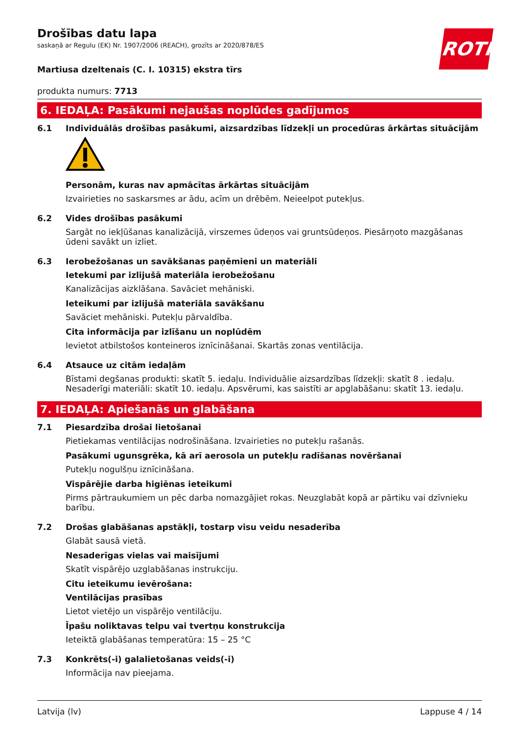ROTH
Drošības datu lapa
saskaņā ar Regulu (EK) Nr. 1907/2006 (REACH), grozīts ar 2020/878/ES
Martiusa dzeltenais (C. I. 10315) ekstra tīrs
produkta numurs: 7713
6. IEDAĻA: Pasākumi nejaušas noplūdes gadījumos
6.1 Individuālās drošības pasākumi, aizsardzības līdzekļi un procedūras ārkārtas situācijām
Personām, kuras nav apmācītas ārkārtas situācijām
Izvairieties no saskarsmes ar ādu, acīm un drēbēm. Neieelpot putekļus.
6.2 Vides drošības pasākumi
Sargāt no iekļūšanas kanalizācijā, virszemes ūdeņos vai gruntsūdeņos. Piesārņoto mazgāšanas ūdeni savākt un izliet.
6.3 Ierobežošanas un savākšanas paņēmieni un materiāli
Ietekumi par izlijušā materiāla ierobežošanu
Kanalizācijas aizklāšana. Savāciet mehāniski.
Ieteikumi par izlijušā materiāla savākšanu
Savāciet mehāniski. Putekļu pārvaldība.
Cita informācija par izlīšanu un noplūdēm
Ievietot atbilstošos konteineros iznīcināšanai. Skartās zonas ventilācija.
6.4 Atsauce uz citām iedaļām
Bīstami degšanas produkti: skatīt 5. iedaļu. Individuālie aizsardzības līdzekļi: skatīt 8 . iedaļu. Nesaderīgi materiāli: skatīt 10. iedaļu. Apsvērumi, kas saistīti ar apglabāšanu: skatīt 13. iedaļu.
7. IEDAĻA: Apiešanās un glabāšana
7.1 Piesardzība drošai lietošanai
Pietiekamas ventilācijas nodrošināšana. Izvairieties no putekļu rašanās.
Pasākumi ugunsgrēka, kā arī aerosola un putekļu radīšanas novēršanai
Putekļu nogulšņu iznīcināšana.
Vispārējie darba higiēnas ieteikumi
Pirms pārtraukumiem un pēc darba nomazgājiet rokas. Neuzglabāt kopā ar pārtiku vai dzīvnieku barību.
7.2 Drošas glabāšanas apstākļi, tostarp visu veidu nesaderība
Glabāt sausā vietā.
Nesaderīgas vielas vai maisījumi
Skatīt vispārējo uzglabāšanas instrukciju.
Citu ieteikumu ievērošana:
Ventilācijas prasības
Lietot vietējo un vispārējo ventilāciju.
Īpašu noliktavas telpu vai tvertņu konstrukcija
Ieteiktā glabāšanas temperatūra: 15 – 25 °C
7.3 Konkrēts(-i) galalietošanas veids(-i)
Informācija nav pieejama.
Latvija (lv) Lappuse 4 / 14